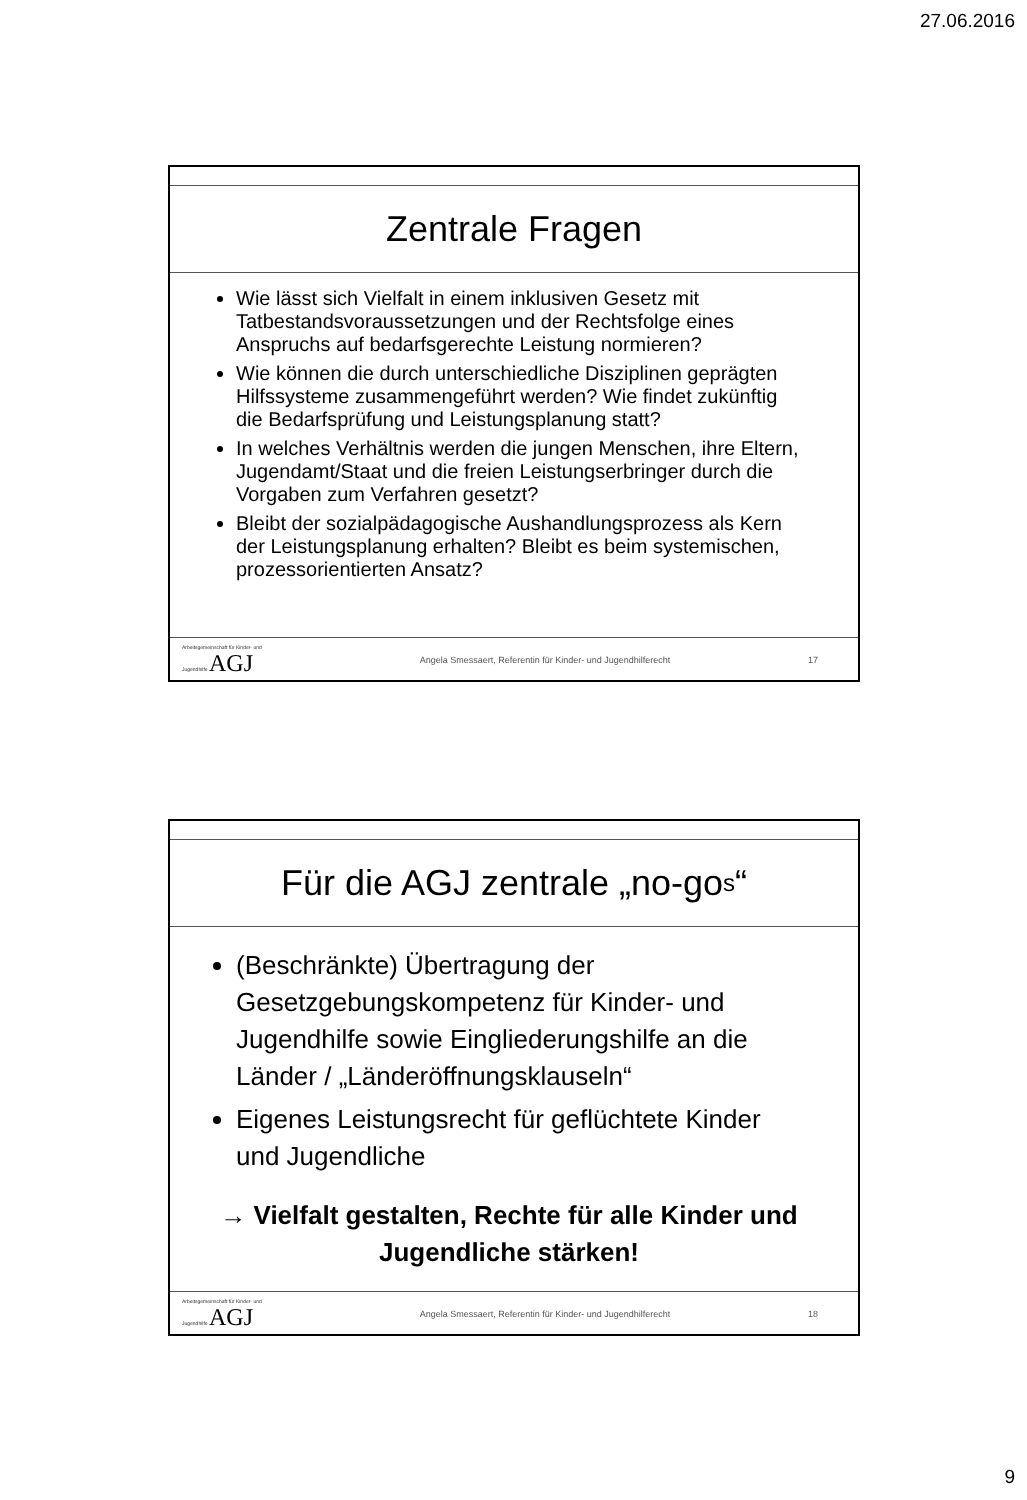27.06.2016
Zentrale Fragen
Wie lässt sich Vielfalt in einem inklusiven Gesetz mit Tatbestandsvoraussetzungen und der Rechtsfolge eines Anspruchs auf bedarfsgerechte Leistung normieren?
Wie können die durch unterschiedliche Disziplinen geprägten Hilfssysteme zusammengeführt werden? Wie findet zukünftig die Bedarfsprüfung und Leistungsplanung statt?
In welches Verhältnis werden die jungen Menschen, ihre Eltern, Jugendamt/Staat und die freien Leistungserbringer durch die Vorgaben zum Verfahren gesetzt?
Bleibt der sozialpädagogische Aushandlungsprozess als Kern der Leistungsplanung erhalten? Bleibt es beim systemischen, prozessorientierten Ansatz?
Arbeitsgemeinschaft für Kinder- und Jugendhilfe AGJ
Angela Smessaert, Referentin für Kinder- und Jugendhilferecht
17
Für die AGJ zentrale „no-go s “
(Beschränkte) Übertragung der Gesetzgebungskompetenz für Kinder- und Jugendhilfe sowie Eingliederungshilfe an die Länder / „Länderöffnungsklauseln“
Eigenes Leistungsrecht für geflüchtete Kinder und Jugendliche
→ Vielfalt gestalten, Rechte für alle Kinder und Jugendliche stärken!
Arbeitsgemeinschaft für Kinder- und Jugendhilfe AGJ
Angela Smessaert, Referentin für Kinder- und Jugendhilferecht
18
9